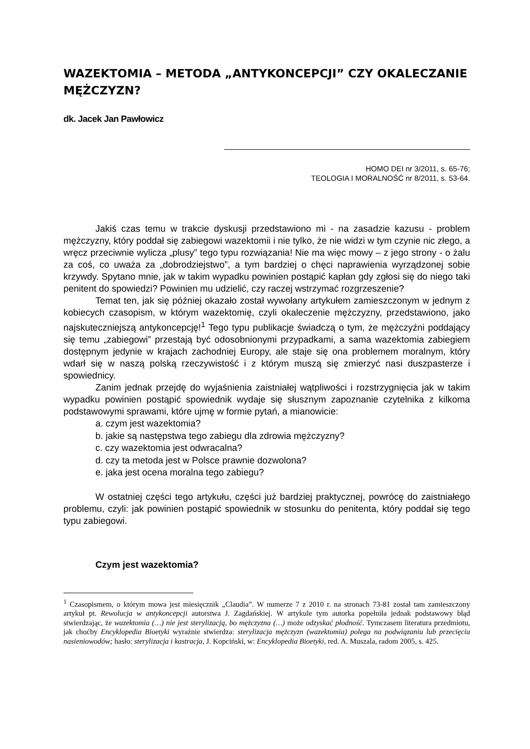WAZEKTOMIA – METODA „ANTYKONCEPCJI” CZY OKALECZANIE MĘŻCZYZN?
dk. Jacek Jan Pawłowicz
HOMO DEI nr 3/2011, s. 65-76;
TEOLOGIA I MORALNOŚĆ nr 8/2011, s. 53-64.
Jakiś czas temu w trakcie dyskusji przedstawiono mi - na zasadzie kazusu - problem mężczyzny, który poddał się zabiegowi wazektomii i nie tylko, że nie widzi w tym czynie nic złego, a wręcz przeciwnie wylicza „plusy” tego typu rozwiązania! Nie ma więc mowy – z jego strony - o żalu za coś, co uważa za „dobrodziejstwo”, a tym bardziej o chęci naprawienia wyrządzonej sobie krzywdy. Spytano mnie, jak w takim wypadku powinien postąpić kapłan gdy zgłosi się do niego taki penitent do spowiedzi? Powinien mu udzielić, czy raczej wstrzymać rozgrzeszenie?
Temat ten, jak się później okazało został wywołany artykułem zamieszczonym w jednym z kobiecych czasopism, w którym wazektomię, czyli okaleczenie mężczyzny, przedstawiono, jako najskuteczniejszą antykoncepcję!<sup>1</sup> Tego typu publikacje świadczą o tym, że mężczyźni poddający się temu „zabiegowi” przestają być odosobnionymi przypadkami, a sama wazektomia zabiegiem dostępnym jedynie w krajach zachodniej Europy, ale staje się ona problemem moralnym, który wdarł się w naszą polską rzeczywistość i z którym muszą się zmierzyć nasi duszpasterze i spowiednicy.
Zanim jednak przejdę do wyjaśnienia zaistniałej wątpliwości i rozstrzygnięcia jak w takim wypadku powinien postąpić spowiednik wydaje się słusznym zapoznanie czytelnika z kilkoma podstawowymi sprawami, które ujmę w formie pytań, a mianowicie:
a. czym jest wazektomia?
b. jakie są następstwa tego zabiegu dla zdrowia mężczyzny?
c. czy wazektomia jest odwracalna?
d. czy ta metoda jest w Polsce prawnie dozwolona?
e. jaka jest ocena moralna tego zabiegu?
W ostatniej części tego artykułu, części już bardziej praktycznej, powrócę do zaistniałego problemu, czyli: jak powinien postąpić spowiednik w stosunku do penitenta, który poddał się tego typu zabiegowi.
Czym jest wazektomia?
<sup>1</sup> Czasopismem, o którym mowa jest miesięcznik „Claudia”. W numerze 7 z 2010 r. na stronach 73-81 został tam zamieszczony artykuł pt. Rewolucja w antykoncepcji autorstwa J. Zagdańskiej. W artykule tym autorka popełniła jednak podstawowy błąd stwierdzając, że wazektomia (…) nie jest sterylizacją, bo mężczyzna (…) może odzyskać płodność. Tymczasem literatura przedmiotu, jak choćby Encyklopedia Bioetyki wyraźnie stwierdza: sterylizacja mężczyzn (wazektomia) polega na podwiązaniu lub przecięciu nasieniowodów; hasło: sterylizacja i kastracja, J. Kopciński, w: Encyklopedia Bioetyki, red. A. Muszala, radom 2005, s. 425.